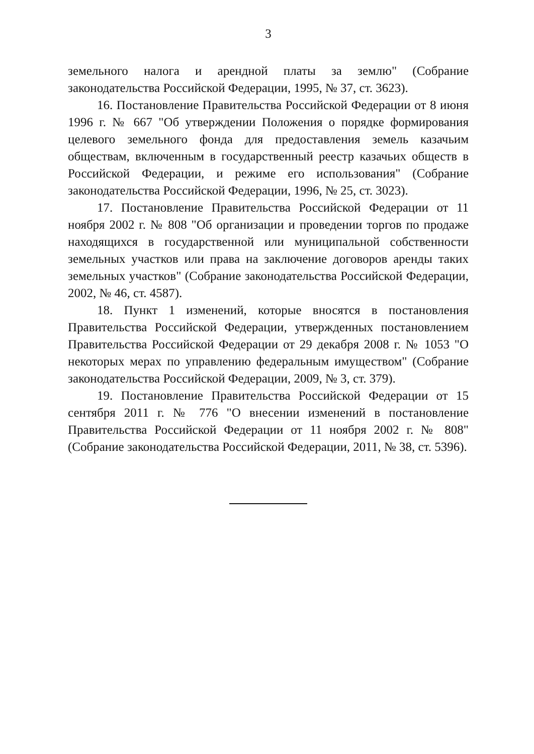3
земельного налога и арендной платы за землю" (Собрание законодательства Российской Федерации, 1995, № 37, ст. 3623).
16. Постановление Правительства Российской Федерации от 8 июня 1996 г. № 667 "Об утверждении Положения о порядке формирования целевого земельного фонда для предоставления земель казачьим обществам, включенным в государственный реестр казачьих обществ в Российской Федерации, и режиме его использования" (Собрание законодательства Российской Федерации, 1996, № 25, ст. 3023).
17. Постановление Правительства Российской Федерации от 11 ноября 2002 г. № 808 "Об организации и проведении торгов по продаже находящихся в государственной или муниципальной собственности земельных участков или права на заключение договоров аренды таких земельных участков" (Собрание законодательства Российской Федерации, 2002, № 46, ст. 4587).
18. Пункт 1 изменений, которые вносятся в постановления Правительства Российской Федерации, утвержденных постановлением Правительства Российской Федерации от 29 декабря 2008 г. № 1053 "О некоторых мерах по управлению федеральным имуществом" (Собрание законодательства Российской Федерации, 2009, № 3, ст. 379).
19. Постановление Правительства Российской Федерации от 15 сентября 2011 г. № 776 "О внесении изменений в постановление Правительства Российской Федерации от 11 ноября 2002 г. № 808" (Собрание законодательства Российской Федерации, 2011, № 38, ст. 5396).